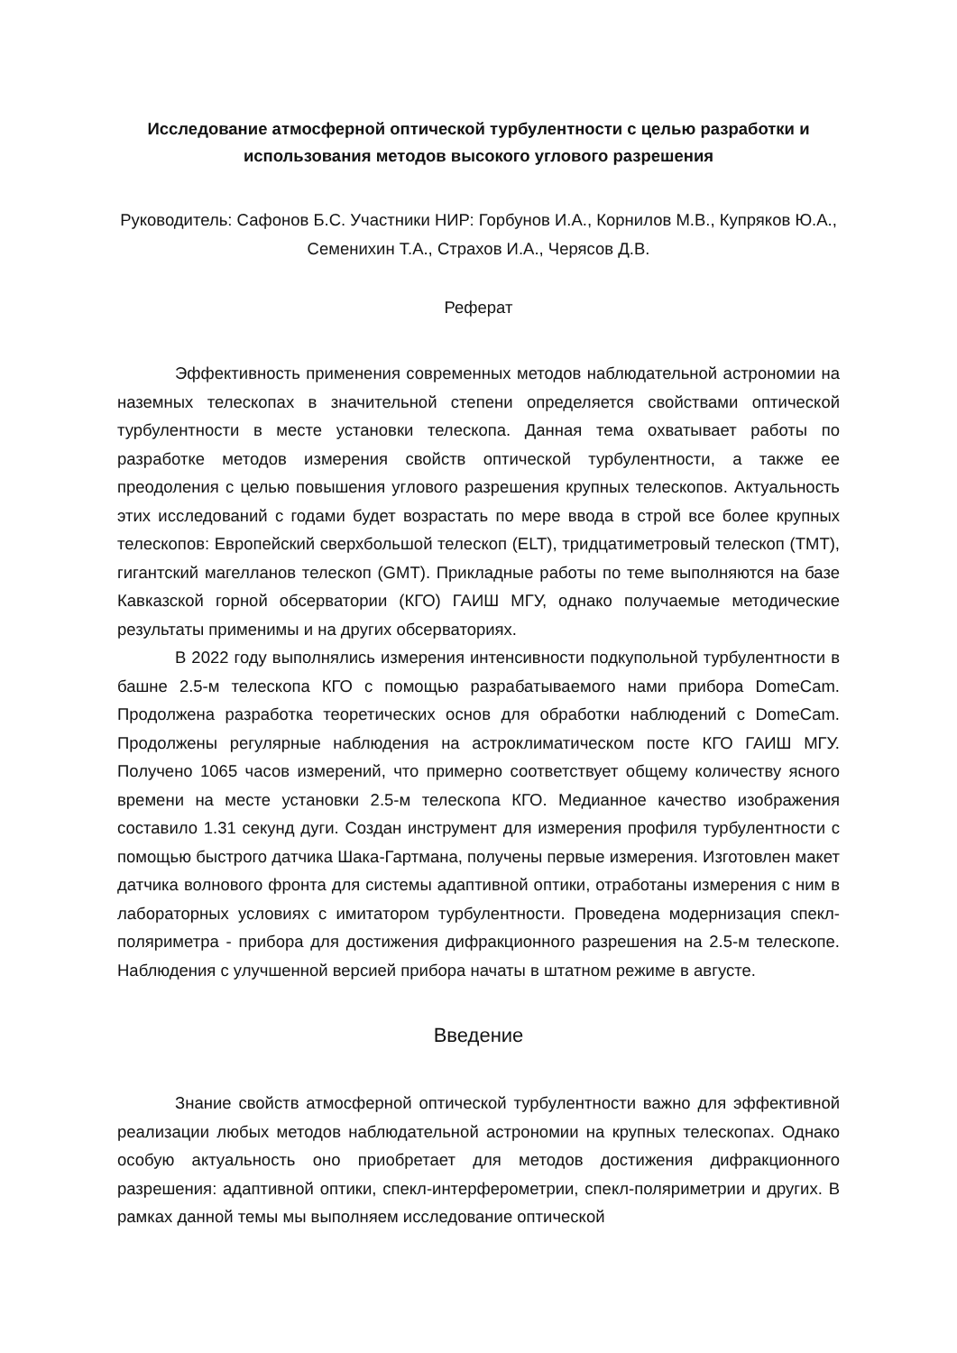Исследование атмосферной оптической турбулентности с целью разработки и использования методов высокого углового разрешения
Руководитель: Сафонов Б.С. Участники НИР: Горбунов И.А., Корнилов М.В., Купряков Ю.А., Семенихин Т.А., Страхов И.А., Черясов Д.В.
Реферат
Эффективность применения современных методов наблюдательной астрономии на наземных телескопах в значительной степени определяется свойствами оптической турбулентности в месте установки телескопа. Данная тема охватывает работы по разработке методов измерения свойств оптической турбулентности, а также ее преодоления с целью повышения углового разрешения крупных телескопов. Актуальность этих исследований с годами будет возрастать по мере ввода в строй все более крупных телескопов: Европейский сверхбольшой телескоп (ELT), тридцатиметровый телескоп (TMT), гигантский магелланов телескоп (GMT). Прикладные работы по теме выполняются на базе Кавказской горной обсерватории (КГО) ГАИШ МГУ, однако получаемые методические результаты применимы и на других обсерваториях.
В 2022 году выполнялись измерения интенсивности подкупольной турбулентности в башне 2.5-м телескопа КГО с помощью разрабатываемого нами прибора DomeCam. Продолжена разработка теоретических основ для обработки наблюдений с DomeCam. Продолжены регулярные наблюдения на астроклиматическом посте КГО ГАИШ МГУ. Получено 1065 часов измерений, что примерно соответствует общему количеству ясного времени на месте установки 2.5-м телескопа КГО. Медианное качество изображения составило 1.31 секунд дуги. Создан инструмент для измерения профиля турбулентности с помощью быстрого датчика Шака-Гартмана, получены первые измерения. Изготовлен макет датчика волнового фронта для системы адаптивной оптики, отработаны измерения с ним в лабораторных условиях с имитатором турбулентности. Проведена модернизация спекл-поляриметра - прибора для достижения дифракционного разрешения на 2.5-м телескопе. Наблюдения с улучшенной версией прибора начаты в штатном режиме в августе.
Введение
Знание свойств атмосферной оптической турбулентности важно для эффективной реализации любых методов наблюдательной астрономии на крупных телескопах. Однако особую актуальность оно приобретает для методов достижения дифракционного разрешения: адаптивной оптики, спекл-интерферометрии, спекл-поляриметрии и других. В рамках данной темы мы выполняем исследование оптической